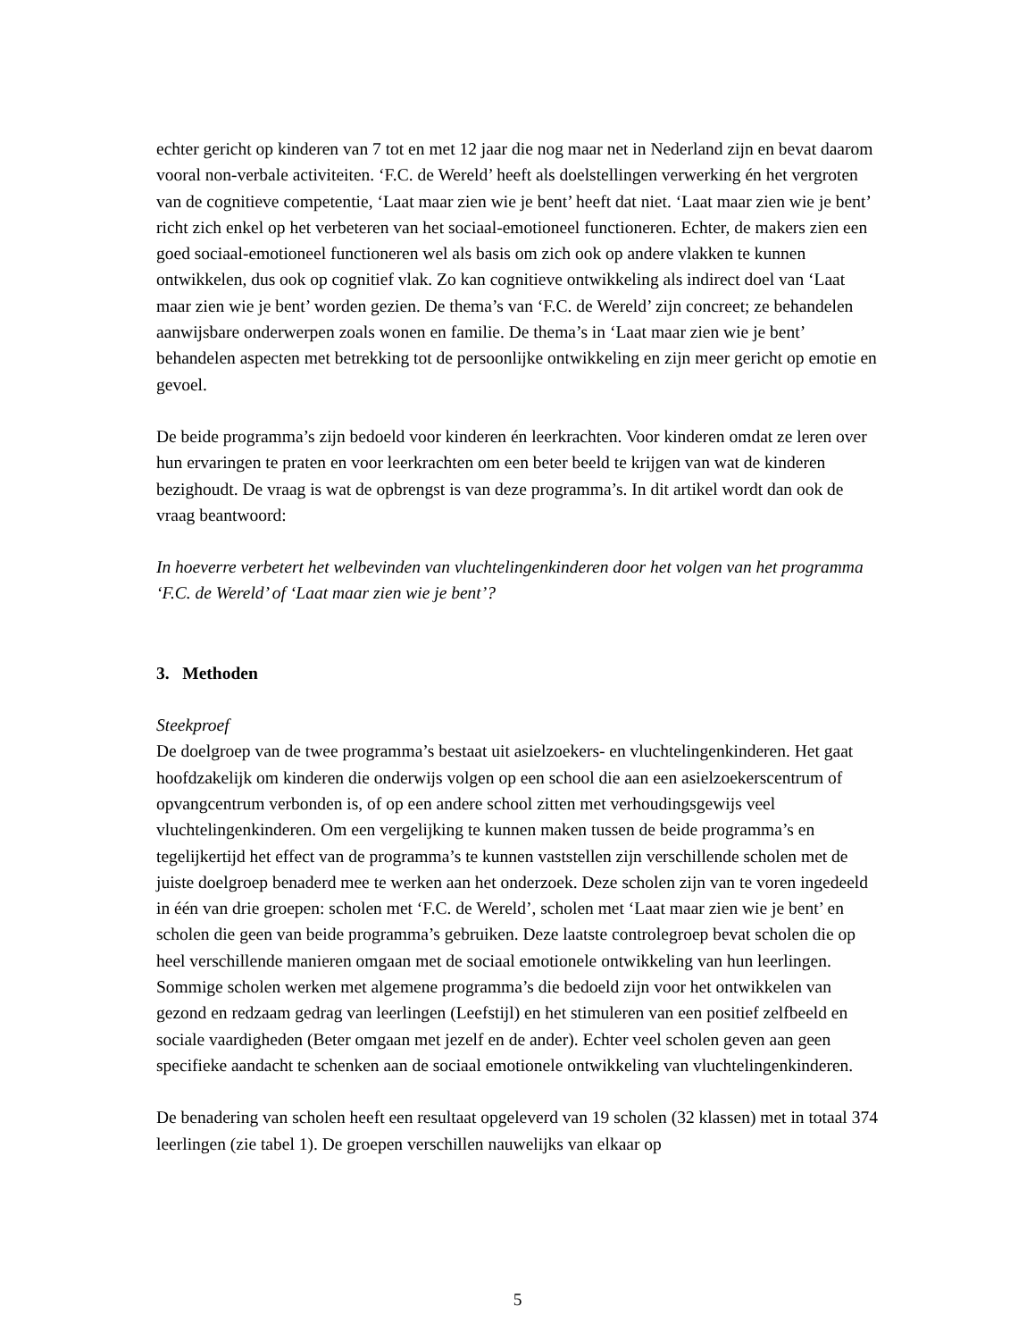echter gericht op kinderen van 7 tot en met 12 jaar die nog maar net in Nederland zijn en bevat daarom vooral non-verbale activiteiten. ‘F.C. de Wereld’ heeft als doelstellingen verwerking én het vergroten van de cognitieve competentie, ‘Laat maar zien wie je bent’ heeft dat niet. ‘Laat maar zien wie je bent’ richt zich enkel op het verbeteren van het sociaal-emotioneel functioneren. Echter, de makers zien een goed sociaal-emotioneel functioneren wel als basis om zich ook op andere vlakken te kunnen ontwikkelen, dus ook op cognitief vlak. Zo kan cognitieve ontwikkeling als indirect doel van ‘Laat maar zien wie je bent’ worden gezien. De thema’s van ‘F.C. de Wereld’ zijn concreet; ze behandelen aanwijsbare onderwerpen zoals wonen en familie. De thema’s in ‘Laat maar zien wie je bent’ behandelen aspecten met betrekking tot de persoonlijke ontwikkeling en zijn meer gericht op emotie en gevoel.
De beide programma’s zijn bedoeld voor kinderen én leerkrachten. Voor kinderen omdat ze leren over hun ervaringen te praten en voor leerkrachten om een beter beeld te krijgen van wat de kinderen bezighoudt. De vraag is wat de opbrengst is van deze programma’s. In dit artikel wordt dan ook de vraag beantwoord:
In hoeverre verbetert het welbevinden van vluchtelingenkinderen door het volgen van het programma ‘F.C. de Wereld’ of ‘Laat maar zien wie je bent’?
3. Methoden
Steekproef
De doelgroep van de twee programma’s bestaat uit asielzoekers- en vluchtelingenkinderen. Het gaat hoofdzakelijk om kinderen die onderwijs volgen op een school die aan een asielzoekerscentrum of opvangcentrum verbonden is, of op een andere school zitten met verhoudingsgewijs veel vluchtelingenkinderen. Om een vergelijking te kunnen maken tussen de beide programma’s en tegelijkertijd het effect van de programma’s te kunnen vaststellen zijn verschillende scholen met de juiste doelgroep benaderd mee te werken aan het onderzoek. Deze scholen zijn van te voren ingedeeld in één van drie groepen: scholen met ‘F.C. de Wereld’, scholen met ‘Laat maar zien wie je bent’ en scholen die geen van beide programma’s gebruiken. Deze laatste controlegroep bevat scholen die op heel verschillende manieren omgaan met de sociaal emotionele ontwikkeling van hun leerlingen. Sommige scholen werken met algemene programma’s die bedoeld zijn voor het ontwikkelen van gezond en redzaam gedrag van leerlingen (Leefstijl) en het stimuleren van een positief zelfbeeld en sociale vaardigheden (Beter omgaan met jezelf en de ander). Echter veel scholen geven aan geen specifieke aandacht te schenken aan de sociaal emotionele ontwikkeling van vluchtelingenkinderen.
De benadering van scholen heeft een resultaat opgeleverd van 19 scholen (32 klassen) met in totaal 374 leerlingen (zie tabel 1). De groepen verschillen nauwelijks van elkaar op
5